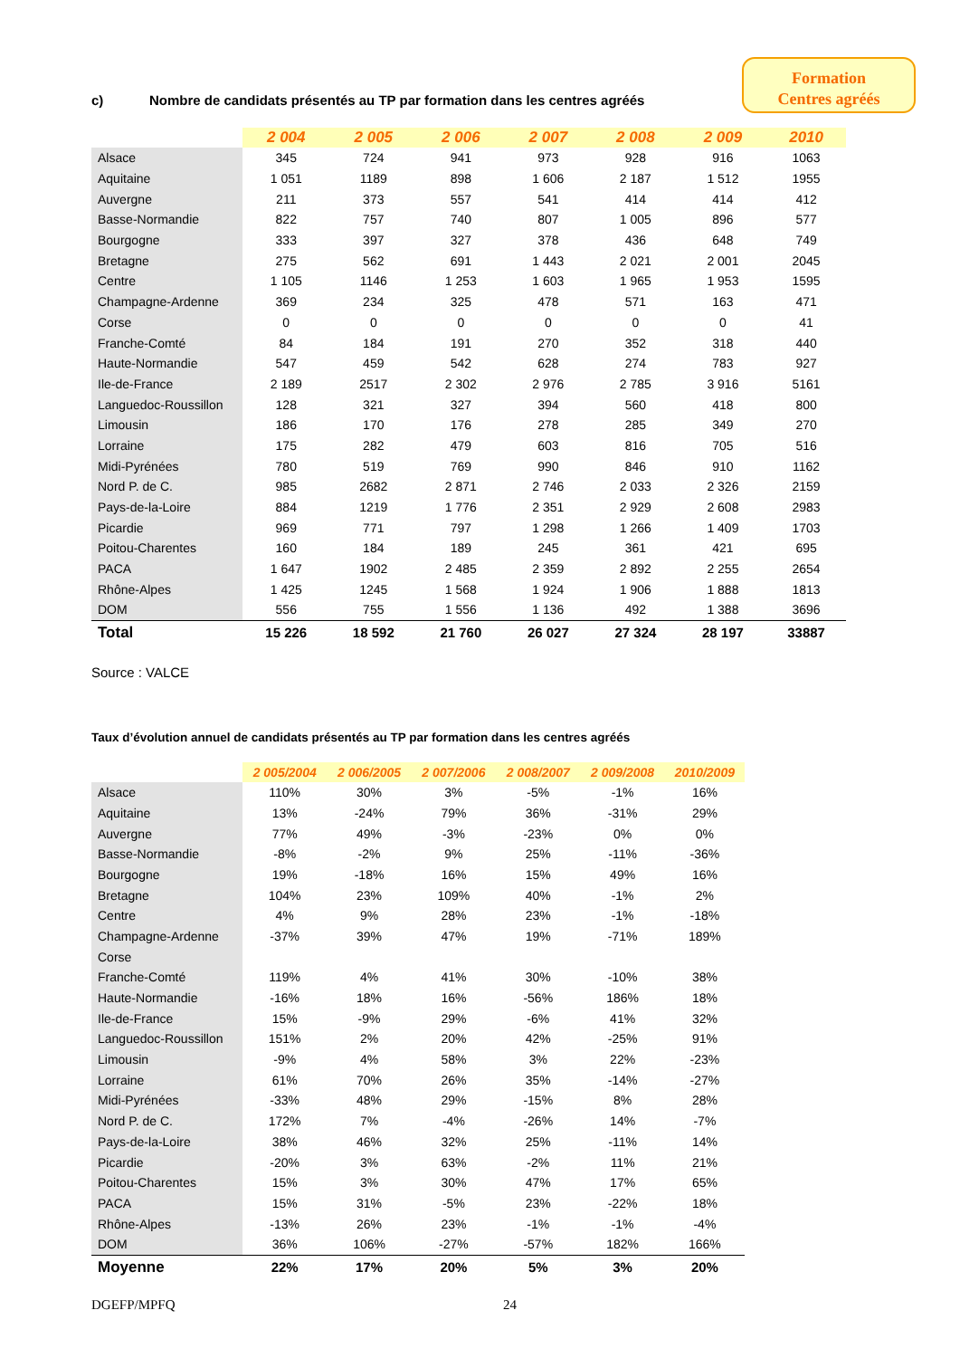Formation
Centres agréés
c) Nombre de candidats présentés au TP par formation dans les centres agréés
| | 2 004 | 2 005 | 2 006 | 2 007 | 2 008 | 2 009 | 2010 |
| --- | --- | --- | --- | --- | --- | --- | --- |
| Alsace | 345 | 724 | 941 | 973 | 928 | 916 | 1063 |
| Aquitaine | 1 051 | 1189 | 898 | 1 606 | 2 187 | 1 512 | 1955 |
| Auvergne | 211 | 373 | 557 | 541 | 414 | 414 | 412 |
| Basse-Normandie | 822 | 757 | 740 | 807 | 1 005 | 896 | 577 |
| Bourgogne | 333 | 397 | 327 | 378 | 436 | 648 | 749 |
| Bretagne | 275 | 562 | 691 | 1 443 | 2 021 | 2 001 | 2045 |
| Centre | 1 105 | 1146 | 1 253 | 1 603 | 1 965 | 1 953 | 1595 |
| Champagne-Ardenne | 369 | 234 | 325 | 478 | 571 | 163 | 471 |
| Corse | 0 | 0 | 0 | 0 | 0 | 0 | 41 |
| Franche-Comté | 84 | 184 | 191 | 270 | 352 | 318 | 440 |
| Haute-Normandie | 547 | 459 | 542 | 628 | 274 | 783 | 927 |
| Ile-de-France | 2 189 | 2517 | 2 302 | 2 976 | 2 785 | 3 916 | 5161 |
| Languedoc-Roussillon | 128 | 321 | 327 | 394 | 560 | 418 | 800 |
| Limousin | 186 | 170 | 176 | 278 | 285 | 349 | 270 |
| Lorraine | 175 | 282 | 479 | 603 | 816 | 705 | 516 |
| Midi-Pyrénées | 780 | 519 | 769 | 990 | 846 | 910 | 1162 |
| Nord P. de C. | 985 | 2682 | 2 871 | 2 746 | 2 033 | 2 326 | 2159 |
| Pays-de-la-Loire | 884 | 1219 | 1 776 | 2 351 | 2 929 | 2 608 | 2983 |
| Picardie | 969 | 771 | 797 | 1 298 | 1 266 | 1 409 | 1703 |
| Poitou-Charentes | 160 | 184 | 189 | 245 | 361 | 421 | 695 |
| PACA | 1 647 | 1902 | 2 485 | 2 359 | 2 892 | 2 255 | 2654 |
| Rhône-Alpes | 1 425 | 1245 | 1 568 | 1 924 | 1 906 | 1 888 | 1813 |
| DOM | 556 | 755 | 1 556 | 1 136 | 492 | 1 388 | 3696 |
| Total | 15 226 | 18 592 | 21 760 | 26 027 | 27 324 | 28 197 | 33887 |
Source : VALCE
Taux d’évolution annuel de candidats présentés au TP par formation dans les centres agréés
| | 2 005/2004 | 2 006/2005 | 2 007/2006 | 2 008/2007 | 2 009/2008 | 2010/2009 |
| --- | --- | --- | --- | --- | --- | --- |
| Alsace | 110% | 30% | 3% | -5% | -1% | 16% |
| Aquitaine | 13% | -24% | 79% | 36% | -31% | 29% |
| Auvergne | 77% | 49% | -3% | -23% | 0% | 0% |
| Basse-Normandie | -8% | -2% | 9% | 25% | -11% | -36% |
| Bourgogne | 19% | -18% | 16% | 15% | 49% | 16% |
| Bretagne | 104% | 23% | 109% | 40% | -1% | 2% |
| Centre | 4% | 9% | 28% | 23% | -1% | -18% |
| Champagne-Ardenne | -37% | 39% | 47% | 19% | -71% | 189% |
| Corse | | | | | | |
| Franche-Comté | 119% | 4% | 41% | 30% | -10% | 38% |
| Haute-Normandie | -16% | 18% | 16% | -56% | 186% | 18% |
| Ile-de-France | 15% | -9% | 29% | -6% | 41% | 32% |
| Languedoc-Roussillon | 151% | 2% | 20% | 42% | -25% | 91% |
| Limousin | -9% | 4% | 58% | 3% | 22% | -23% |
| Lorraine | 61% | 70% | 26% | 35% | -14% | -27% |
| Midi-Pyrénées | -33% | 48% | 29% | -15% | 8% | 28% |
| Nord P. de C. | 172% | 7% | -4% | -26% | 14% | -7% |
| Pays-de-la-Loire | 38% | 46% | 32% | 25% | -11% | 14% |
| Picardie | -20% | 3% | 63% | -2% | 11% | 21% |
| Poitou-Charentes | 15% | 3% | 30% | 47% | 17% | 65% |
| PACA | 15% | 31% | -5% | 23% | -22% | 18% |
| Rhône-Alpes | -13% | 26% | 23% | -1% | -1% | -4% |
| DOM | 36% | 106% | -27% | -57% | 182% | 166% |
| Moyenne | 22% | 17% | 20% | 5% | 3% | 20% |
DGEFP/MPFQ 24